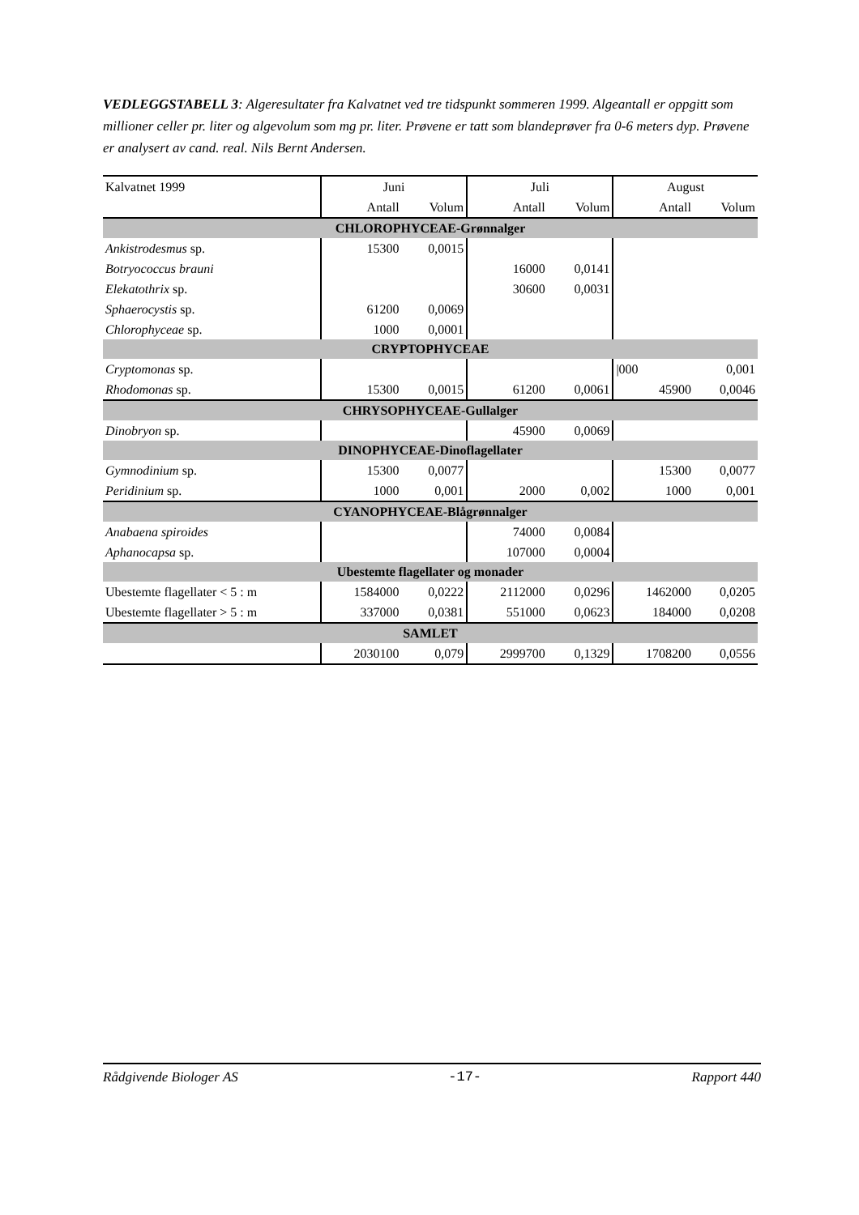VEDLEGGSTABELL 3: Algeresultater fra Kalvatnet ved tre tidspunkt sommeren 1999. Algeantall er oppgitt som millioner celler pr. liter og algevolum som mg pr. liter. Prøvene er tatt som blandeprøver fra 0-6 meters dyp. Prøvene er analysert av cand. real. Nils Bernt Andersen.
| Kalvatnet 1999 | Juni | | Juli | | August | |
| | Antall | Volum | Antall | Volum | Antall | Volum |
| CHLOROPHYCEAE-Grønnalger | | | | | | |
| Ankistrodesmus sp. | 15300 | 0,0015 | | | | |
| Botryococcus brauni | | | 16000 | 0,0141 | | |
| Elekatothrix sp. | | | 30600 | 0,0031 | | |
| Sphaerocystis sp. | 61200 | 0,0069 | | | | |
| Chlorophyceae sp. | 1000 | 0,0001 | | | | |
| CRYPTOPHYCEAE | | | | | | |
| Cryptomonas sp. | | | | | /000 | 0,001 |
| Rhodomonas sp. | 15300 | 0,0015 | 61200 | 0,0061 | 45900 | 0,0046 |
| CHRYSOPHYCEAE-Gullalger | | | | | | |
| Dinobryon sp. | | | 45900 | 0,0069 | | |
| DINOPHYCEAE-Dinoflagellater | | | | | | |
| Gymnodinium sp. | 15300 | 0,0077 | | | 15300 | 0,0077 |
| Peridinium sp. | 1000 | 0,001 | 2000 | 0,002 | 1000 | 0,001 |
| CYANOPHYCEAE-Blågrønnalger | | | | | | |
| Anabaena spiroides | | | 74000 | 0,0084 | | |
| Aphanocapsa sp. | | | 107000 | 0,0004 | | |
| Ubestemte flagellater og monader | | | | | | |
| Ubestemte flagellater < 5 : m | 1584000 | 0,0222 | 2112000 | 0,0296 | 1462000 | 0,0205 |
| Ubestemte flagellater > 5 : m | 337000 | 0,0381 | 551000 | 0,0623 | 184000 | 0,0208 |
| SAMLET | | | | | | |
| | 2030100 | 0,079 | 2999700 | 0,1329 | 1708200 | 0,0556 |
Rådgivende Biologer AS -17- Rapport 440